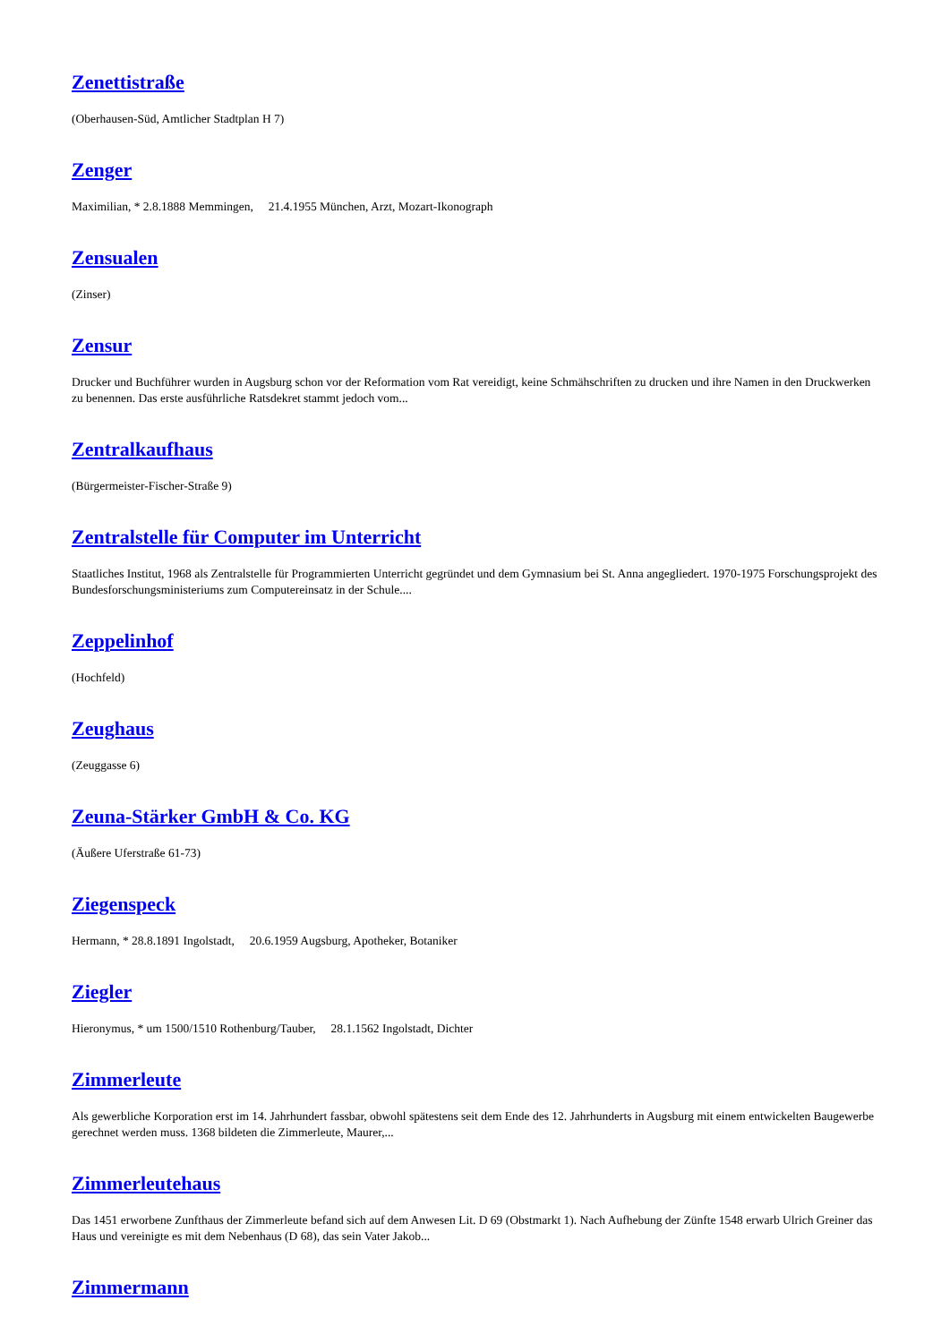Zenettistraße
(Oberhausen-Süd, Amtlicher Stadtplan H 7)
Zenger
Maximilian, * 2.8.1888 Memmingen, 21.4.1955 München, Arzt, Mozart-Ikonograph
Zensualen
(Zinser)
Zensur
Drucker und Buchführer wurden in Augsburg schon vor der Reformation vom Rat vereidigt, keine Schmähschriften zu drucken und ihre Namen in den Druckwerken zu benennen. Das erste ausführliche Ratsdekret stammt jedoch vom...
Zentralkaufhaus
(Bürgermeister-Fischer-Straße 9)
Zentralstelle für Computer im Unterricht
Staatliches Institut, 1968 als Zentralstelle für Programmierten Unterricht gegründet und dem Gymnasium bei St. Anna angegliedert. 1970-1975 Forschungsprojekt des Bundesforschungsministeriums zum Computereinsatz in der Schule....
Zeppelinhof
(Hochfeld)
Zeughaus
(Zeuggasse 6)
Zeuna-Stärker GmbH & Co. KG
(Äußere Uferstraße 61-73)
Ziegenspeck
Hermann, * 28.8.1891 Ingolstadt, 20.6.1959 Augsburg, Apotheker, Botaniker
Ziegler
Hieronymus, * um 1500/1510 Rothenburg/Tauber, 28.1.1562 Ingolstadt, Dichter
Zimmerleute
Als gewerbliche Korporation erst im 14. Jahrhundert fassbar, obwohl spätestens seit dem Ende des 12. Jahrhunderts in Augsburg mit einem entwickelten Baugewerbe gerechnet werden muss. 1368 bildeten die Zimmerleute, Maurer,...
Zimmerleutehaus
Das 1451 erworbene Zunfthaus der Zimmerleute befand sich auf dem Anwesen Lit. D 69 (Obstmarkt 1). Nach Aufhebung der Zünfte 1548 erwarb Ulrich Greiner das Haus und vereinigte es mit dem Nebenhaus (D 68), das sein Vater Jakob...
Zimmermann